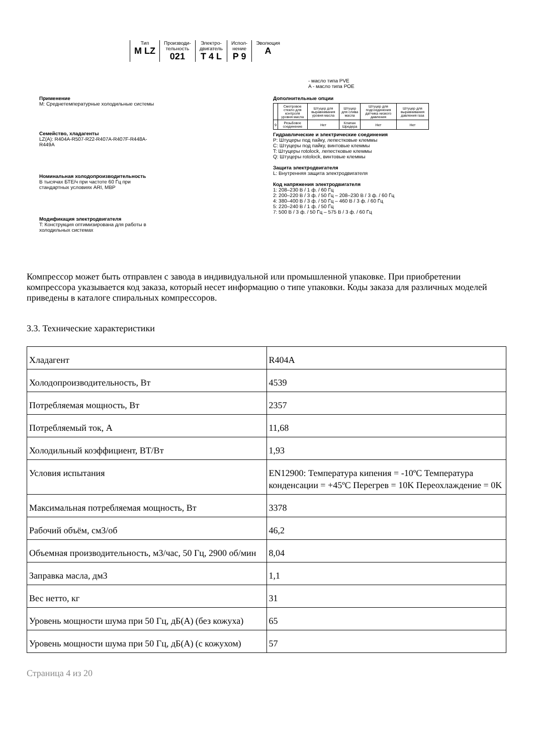Тип
M LZ
Производи-
тельность
021
Электро-
двигатель
T 4 L
Испол-
нение
P 9
Эволюция
A
- масло типа PVE
A - масло типа POE
Применение
M: Среднетемпературные холодильные системы
Семейство, хладагенты
LZ(A): R404A-R507-R22-R407A-R407F-R448A-R449A
Номинальная холодопроизводительность
В тысячах БТЕ/ч при частоте 60 Гц при стандартных условиях ARI, MBP
Модификация электродвигателя
T: Конструкция оптимизирована для работы в холодильных системах
Дополнительные опции
| | Смотровое стекло для контроля уровня масла | Штуцер для выравнивания уровня масла | Штуцер для слива масла | Штуцер для подсоединения датчика низкого давления | Штуцер для выравнивания давления газа |
| 9 | Резьбовое соединение | Нет | Клапан Шредера | Нет | Нет |
Гидравлические и электрические соединения
P: Штуцеры под пайку, лепестковые клеммы
C: Штуцеры под пайку, винтовые клеммы
T: Штуцеры rotolock, лепестковые клеммы
Q: Штуцеры rotolock, винтовые клеммы
Защита электродвигателя
L: Внутренняя защита электродвигателя
Код напряжения электродвигателя
1: 208–230 В / 1 ф. / 60 Гц
2: 200–220 В / 3 ф. / 50 Гц – 208–230 В / 3 ф. / 60 Гц
4: 380–400 В / 3 ф. / 50 Гц – 460 В / 3 ф. / 60 Гц
5: 220–240 В / 1 ф. / 50 Гц
7: 500 В / 3 ф. / 50 Гц – 575 В / 3 ф. / 60 Гц
Компрессор может быть отправлен с завода в индивидуальной или промышленной упаковке. При приобретении компрессора указывается код заказа, который несет информацию о типе упаковки. Коды заказа для различных моделей приведены в каталоге спиральных компрессоров.
3.3. Технические характеристики
| Хладагент | R404A |
| Холодопроизводительность, Вт | 4539 |
| Потребляемая мощность, Вт | 2357 |
| Потребляемый ток, А | 11,68 |
| Холодильный коэффициент, ВТ/Вт | 1,93 |
| Условия испытания | EN12900: Температура кипения = -10ºC Температура конденсации = +45ºC Перегрев = 10K Переохлаждение = 0K |
| Максимальная потребляемая мощность, Вт | 3378 |
| Рабочий объём, см3/об | 46,2 |
| Объемная производительность, м3/час, 50 Гц, 2900 об/мин | 8,04 |
| Заправка масла, дм3 | 1,1 |
| Вес нетто, кг | 31 |
| Уровень мощности шума при 50 Гц, дБ(А) (без кожуха) | 65 |
| Уровень мощности шума при 50 Гц, дБ(А) (с кожухом) | 57 |
Страница 4 из 20